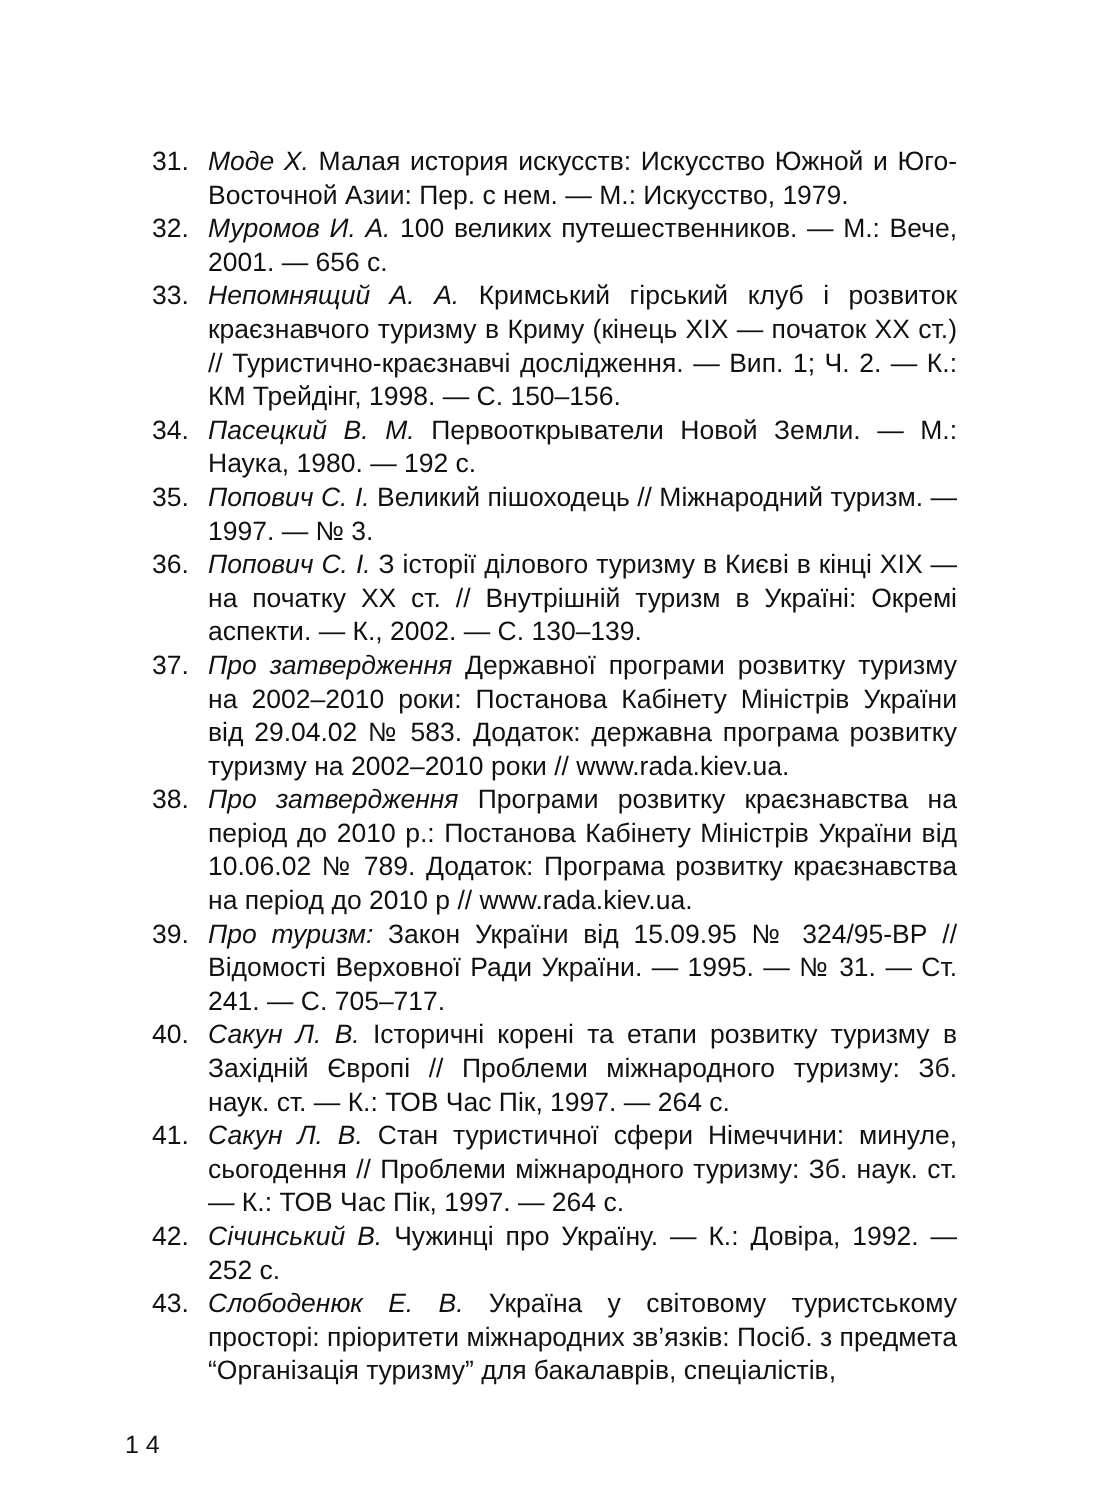31. Моде Х. Малая история искусств: Искусство Южной и Юго-Восточной Азии: Пер. с нем. — М.: Искусство, 1979.
32. Муромов И. А. 100 великих путешественников. — М.: Вече, 2001. — 656 с.
33. Непомнящий А. А. Кримський гірський клуб і розвиток краєзнавчого туризму в Криму (кінець XIX — початок XX ст.) // Туристично-краєзнавчі дослідження. — Вип. 1; Ч. 2. — К.: КМ Трейдінг, 1998. — С. 150–156.
34. Пасецкий В. М. Первооткрыватели Новой Земли. — М.: Наука, 1980. — 192 с.
35. Попович С. І. Великий пішоходець // Міжнародний туризм. — 1997. — № 3.
36. Попович С. І. З історії ділового туризму в Києві в кінці XIX — на початку XX ст. // Внутрішній туризм в Україні: Окремі аспекти. — К., 2002. — С. 130–139.
37. Про затвердження Державної програми розвитку туризму на 2002–2010 роки: Постанова Кабінету Міністрів України від 29.04.02 № 583. Додаток: державна програма розвитку туризму на 2002–2010 роки // www.rada.kiev.ua.
38. Про затвердження Програми розвитку краєзнавства на період до 2010 р.: Постанова Кабінету Міністрів України від 10.06.02 № 789. Додаток: Програма розвитку краєзнавства на період до 2010 р // www.rada.kiev.ua.
39. Про туризм: Закон України від 15.09.95 № 324/95-ВР // Відомості Верховної Ради України. — 1995. — № 31. — Ст. 241. — С. 705–717.
40. Сакун Л. В. Історичні корені та етапи розвитку туризму в Західній Європі // Проблеми міжнародного туризму: Зб. наук. ст. — К.: ТОВ Час Пік, 1997. — 264 с.
41. Сакун Л. В. Стан туристичної сфери Німеччини: минуле, сьогодення // Проблеми міжнародного туризму: Зб. наук. ст. — К.: ТОВ Час Пік, 1997. — 264 с.
42. Січинський В. Чужинці про Україну. — К.: Довіра, 1992. — 252 с.
43. Слободенюк Е. В. Україна у світовому туристському просторі: пріоритети міжнародних зв’язків: Посіб. з предмета “Організація туризму” для бакалаврів, спеціалістів,
1 4